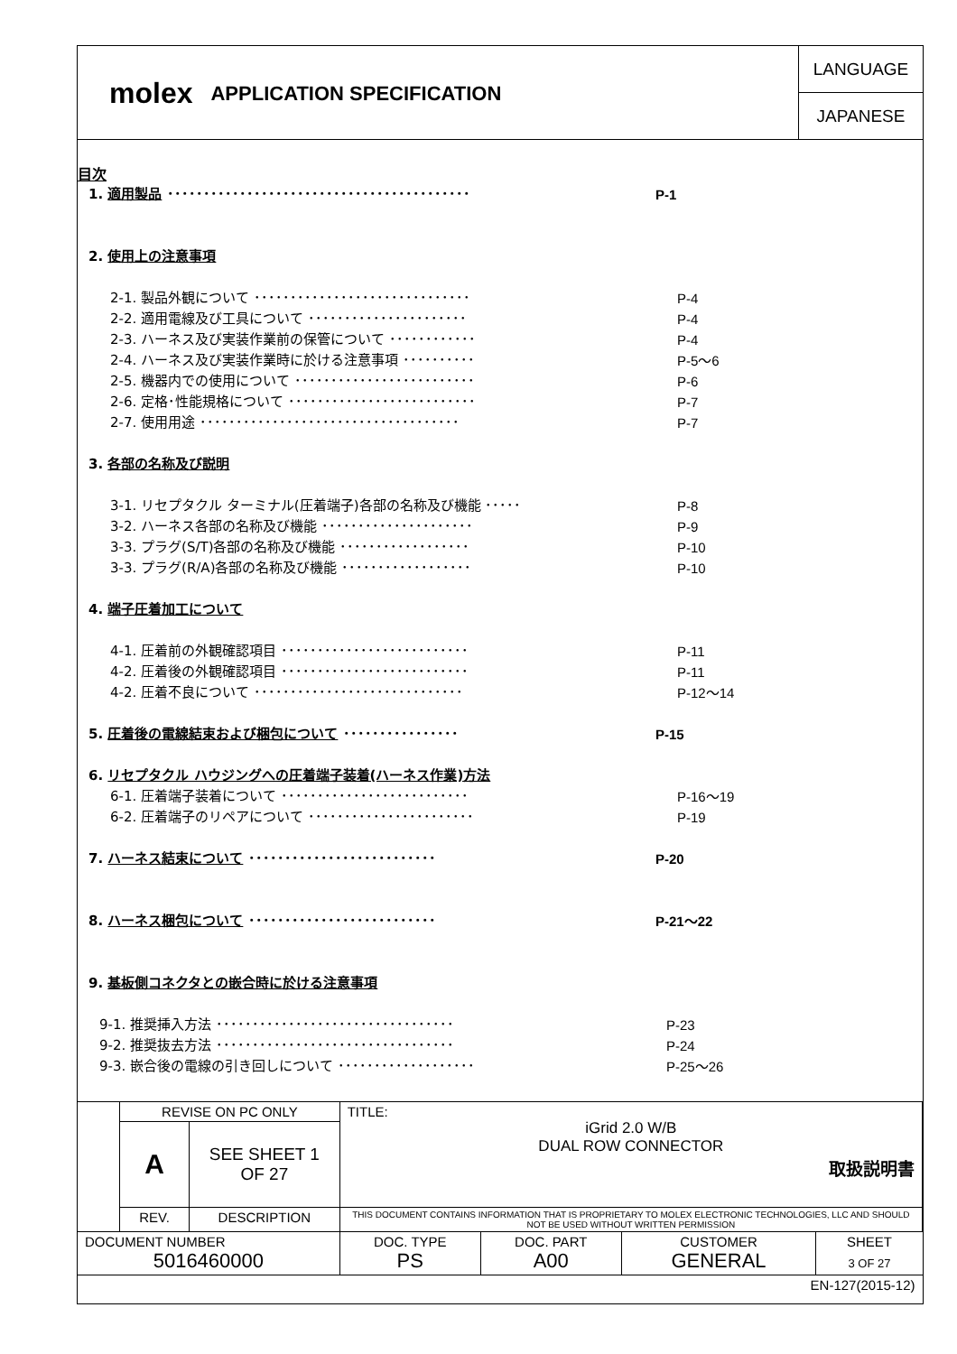molex
APPLICATION SPECIFICATION
LANGUAGE
JAPANESE
目次
1. 適用製品 ･･････････････････････････････････････････ P-1
2. 使用上の注意事項
2-1. 製品外観について ･･････････････････････････････ P-4
2-2. 適用電線及び工具について ･･････････････････････ P-4
2-3. ハーネス及び実装作業前の保管について ････････････ P-4
2-4. ハーネス及び実装作業時に於ける注意事項 ･･････････ P-5～6
2-5. 機器内での使用について ･････････････････････････ P-6
2-6. 定格･性能規格について ･･････････････････････････ P-7
2-7. 使用用途 ････････････････････････････････････ P-7
3. 各部の名称及び説明
3-1. リセプタクル ターミナル(圧着端子)各部の名称及び機能 ･････ P-8
3-2. ハーネス各部の名称及び機能 ･････････････････････ P-9
3-3. プラグ(S/T)各部の名称及び機能 ･･････････････････ P-10
3-3. プラグ(R/A)各部の名称及び機能 ･･････････････････ P-10
4. 端子圧着加工について
4-1. 圧着前の外観確認項目 ･･････････････････････････ P-11
4-2. 圧着後の外観確認項目 ･･････････････････････････ P-11
4-2. 圧着不良について ･････････････････････････････ P-12～14
5. 圧着後の電線結束および梱包について ････････････････ P-15
6. リセプタクル ハウジングへの圧着端子装着(ハーネス作業)方法
6-1. 圧着端子装着について ･･････････････････････････ P-16～19
6-2. 圧着端子のリペアについて ･･･････････････････････ P-19
7. ハーネス結束について ･･････････････････････････ P-20
8. ハーネス梱包について ･･････････････････････････ P-21～22
9. 基板側コネクタとの嵌合時に於ける注意事項
9-1. 推奨挿入方法 ･････････････････････････････････ P-23
9-2. 推奨抜去方法 ･････････････････････････････････ P-24
9-3. 嵌合後の電線の引き回しについて ･･･････････････････ P-25～26
| | REVISE ON PC ONLY | | TITLE: iGrid 2.0 W/B DUAL ROW CONNECTOR 取扱説明書 | | | |
| | A | SEE SHEET 1 OF 27 | | | | |
| | REV. | DESCRIPTION | THIS DOCUMENT CONTAINS INFORMATION THAT IS PROPRIETARY TO MOLEX ELECTRONIC TECHNOLOGIES, LLC AND SHOULD NOT BE USED WITHOUT WRITTEN PERMISSION | | | |
| DOCUMENT NUMBER 5016460000 | | | DOC. TYPE PS | DOC. PART A00 | CUSTOMER GENERAL | SHEET 3 OF 27 |
| EN-127(2015-12) | | | | | | |